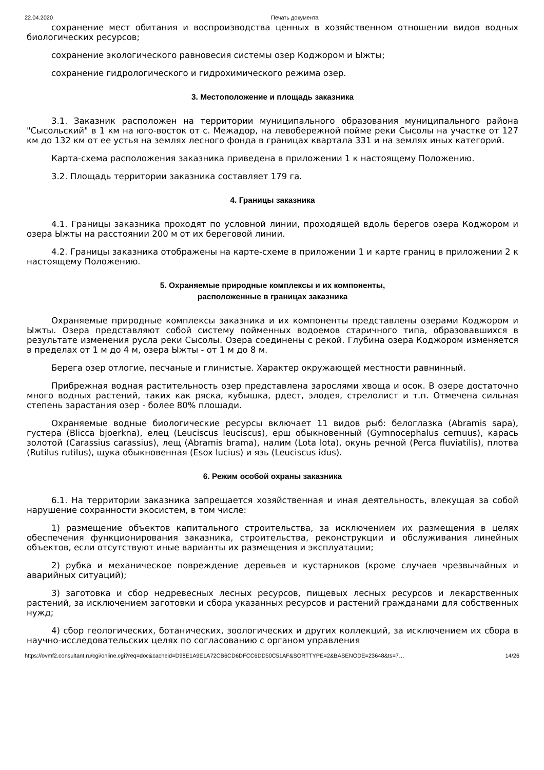22.04.2020 Печать документа
сохранение мест обитания и воспроизводства ценных в хозяйственном отношении видов водных биологических ресурсов;
сохранение экологического равновесия системы озер Коджором и Ыжты;
сохранение гидрологического и гидрохимического режима озер.
3. Местоположение и площадь заказника
3.1. Заказник расположен на территории муниципального образования муниципального района "Сысольский" в 1 км на юго-восток от с. Межадор, на левобережной пойме реки Сысолы на участке от 127 км до 132 км от ее устья на землях лесного фонда в границах квартала 331 и на землях иных категорий.
Карта-схема расположения заказника приведена в приложении 1 к настоящему Положению.
3.2. Площадь территории заказника составляет 179 га.
4. Границы заказника
4.1. Границы заказника проходят по условной линии, проходящей вдоль берегов озера Коджором и озера Ыжты на расстоянии 200 м от их береговой линии.
4.2. Границы заказника отображены на карте-схеме в приложении 1 и карте границ в приложении 2 к настоящему Положению.
5. Охраняемые природные комплексы и их компоненты,
расположенные в границах заказника
Охраняемые природные комплексы заказника и их компоненты представлены озерами Коджором и Ыжты. Озера представляют собой систему пойменных водоемов старичного типа, образовавшихся в результате изменения русла реки Сысолы. Озера соединены с рекой. Глубина озера Коджором изменяется в пределах от 1 м до 4 м, озера Ыжты - от 1 м до 8 м.
Берега озер отлогие, песчаные и глинистые. Характер окружающей местности равнинный.
Прибрежная водная растительность озер представлена зарослями хвоща и осок. В озере достаточно много водных растений, таких как ряска, кубышка, рдест, элодея, стрелолист и т.п. Отмечена сильная степень зарастания озер - более 80% площади.
Охраняемые водные биологические ресурсы включает 11 видов рыб: белоглазка (Abramis sapa), густера (Blicca bjoerkna), елец (Leuciscus leuciscus), ерш обыкновенный (Gymnocephalus cernuus), карась золотой (Carassius carassius), лещ (Abramis brama), налим (Lota lota), окунь речной (Perca fluviatilis), плотва (Rutilus rutilus), щука обыкновенная (Esox lucius) и язь (Leuciscus idus).
6. Режим особой охраны заказника
6.1. На территории заказника запрещается хозяйственная и иная деятельность, влекущая за собой нарушение сохранности экосистем, в том числе:
1) размещение объектов капитального строительства, за исключением их размещения в целях обеспечения функционирования заказника, строительства, реконструкции и обслуживания линейных объектов, если отсутствуют иные варианты их размещения и эксплуатации;
2) рубка и механическое повреждение деревьев и кустарников (кроме случаев чрезвычайных и аварийных ситуаций);
3) заготовка и сбор недревесных лесных ресурсов, пищевых лесных ресурсов и лекарственных растений, за исключением заготовки и сбора указанных ресурсов и растений гражданами для собственных нужд;
4) сбор геологических, ботанических, зоологических и других коллекций, за исключением их сбора в научно-исследовательских целях по согласованию с органом управления
https://ovmf2.consultant.ru/cgi/online.cgi?req=doc&cacheid=D98E1A9E1A72CB6CD6DFCC6DD50C51AF&SORTTYPE=2&BASENODE=23648&ts=7… 14/26